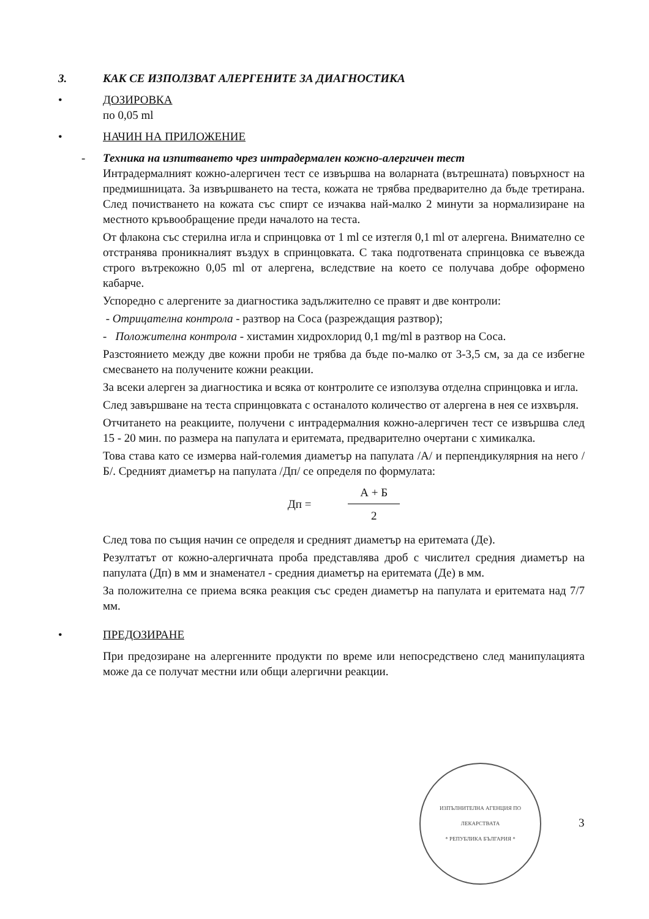3. КАК СЕ ИЗПОЛЗВАТ АЛЕРГЕНИТЕ ЗА ДИАГНОСТИКА
• ДОЗИРОВКА
по 0,05 ml
• НАЧИН НА ПРИЛОЖЕНИЕ
- Техника на изпитването чрез интрадермален кожно-алергичен тест
Интрадермалният кожно-алергичен тест се извършва на воларната (вътрешната) повърхност на предмишницата. За извършването на теста, кожата не трябва предварително да бъде третирана. След почистването на кожата със спирт се изчаква най-малко 2 минути за нормализиране на местното кръвообращение преди началото на теста.
От флакона със стерилна игла и спринцовка от 1 ml се изтегля 0,1 ml от алергена. Внимателно се отстранява проникналият въздух в спринцовката. С така подготвената спринцовка се въвежда строго вътрекожно 0,05 ml от алергена, вследствие на което се получава добре оформено кабарче.
Успоредно с алергените за диагностика задължително се правят и две контроли:
- Отрицателна контрола - разтвор на Соса (разреждащия разтвор);
- Положителна контрола - хистамин хидрохлорид 0,1 mg/ml в разтвор на Соса.
Разстоянието между две кожни проби не трябва да бъде по-малко от 3-3,5 см, за да се избегне смесването на получените кожни реакции.
За всеки алерген за диагностика и всяка от контролите се използува отделна спринцовка и игла.
След завършване на теста спринцовката с останалото количество от алергена в нея се изхвърля.
Отчитането на реакциите, получени с интрадермалния кожно-алергичен тест се извършва след 15 - 20 мин. по размера на папулата и еритемата, предварително очертани с химикалка.
Това става като се измерва най-големия диаметър на папулата /А/ и перпендикулярния на него /Б/. Средният диаметър на папулата /Дп/ се определя по формулата:
Дп =
А + Б
2
След това по същия начин се определя и средният диаметър на еритемата (Де).
Резултатът от кожно-алергичната проба представлява дроб с числител средния диаметър на папулата (Дп) в мм и знаменател - средния диаметър на еритемата (Де) в мм.
За положителна се приема всяка реакция със среден диаметър на папулата и еритемата над 7/7 мм.
• ПРЕДОЗИРАНЕ
При предозиране на алергенните продукти по време или непосредствено след манипулацията може да се получат местни или общи алергични реакции.
ИЗПЪЛНИТЕЛНА АГЕНЦИЯ ПО ЛЕКАРСТВАТА
* РЕПУБЛИКА БЪЛГАРИЯ *
3